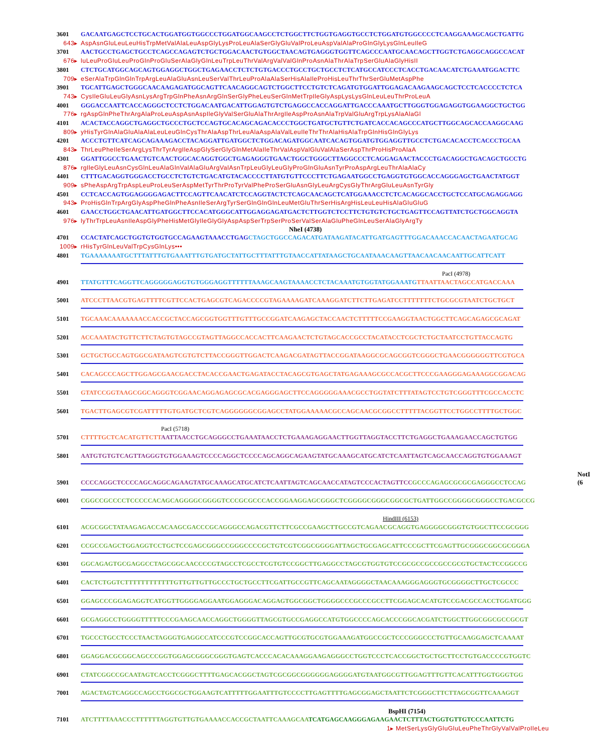3601 GACAATGAGCTCCTGCACTGGATGGTGGCCCTGGATGGCAAGCCTCTGGCTTCTGGTGAGGTGCCTCTGGATGTGGCCCCTCAAGGAAAGCAGCTGATTG
643▸ AspAsnGluLeuLeuHisTrpMetValAlaLeuAspGlyLysProLeuAlaSerGlyGluValProLeuAspValAlaProGlnGlyLysGlnLeuIleG
3701 AACTGCCTGAGCTGCCTCAGCCAGAGTCTGCTGGACAACTGTGGCTAACAGTGAGGGTGGTTCAGCCCAATGCAACAGCTTGGTCTGAGGCAGGCCACAT
676▸ luLeuProGluLeuProGlnProGluSerAlaGlyGlnLeuTrpLeuThrValArgValValGlnProAsnAlaThrAlaTrpSerGluAlaGlyHisII
3801 CTCTGCATGGCAGCAGTGGAGGCTGGCTGAGAACCTCTCTGTGACCCTGCCTGCTGCCTCTCATGCCATCCCTCACCTGACAACATCTGAAATGGACTTC
709▸ eSerAlaTrpGlnGlnTrpArgLeuAlaGluAsnLeuSerValThrLeuProAlaAlaSerHisAlaIleProHisLeuThrThrSerGluMetAspPhe
3901 TGCATTGAGCTGGGCAACAAGAGATGGCAGTTCAACAGGCAGTCTGGCTTCCTGTCTCAGATGTGGATTGGAGACAAGAAGCAGCTCCTCACCCCTCTCA
743▸ CysIleGluLeuGlyAsnLysArgTrpGlnPheAsnArgGlnSerGlyPheLeuSerGlnMetTrpIleGlyAspLysLysGlnLeuLeuThrProLeuA
4001 GGGACCAATTCACCAGGGCTCCTCTGGACAATGACATTGGAGTGTCTGAGGCCACCAGGATTGACCCAAATGCTTGGGTGGAGAGGTGGAAGGCTGCTGG
776▸ rgAspGlnPheThrArgAlaProLeuAspAsnAspIleGlyValSerGluAlaThrArgIleAspProAsnAlaTrpValGluArgTrpLysAlaAlaGl
4101 ACACTACCAGGCTGAGGCTGCCCTGCTCCAGTGCACAGCAGACACCCTGGCTGATGCTGTTCTGATCACCACAGCCCATGCTTGGCAGCACCAAGGCAAG
809▸ yHisTyrGlnAlaGluAlaAlaLeuLeuGlnCysThrAlaAspThrLeuAlaAspAlaValLeuIleThrThrAlaHisAlaTrpGlnHisGlnGlyLys
4201 ACCCTGTTCATCAGCAGAAAGACCTACAGGATTGATGGCTCTGGACAGATGGCAATCACAGTGGATGTGGAGGTTGCCTCTGACACACCTCACCCTGCAA
843▸ ThrLeuPheIleSerArgLysThrTyrArgIleAspGlySerGlyGlnMetAlaIleThrValAspValGluValAlaSerAspThrProHisProAlaA
4301 GGATTGGCCTGAACTGTCAACTGGCACAGGTGGCTGAGAGGGTGAACTGGCTGGGCTTAGGCCCTCAGGAGAACTACCCTGACAGGCTGACAGCTGCCTG
876▸ rgIleGlyLeuAsnCysGlnLeuAlaGlnValAlaGluArgValAsnTrpLeuGlyLeuGlyProGlnGluAsnTyrProAspArgLeuThrAlaAlaCy
4401 CTTTGACAGGTGGGACCTGCCTCTGTCTGACATGTACACCCCTTATGTGTTCCCTTCTGAGAATGGCCTGAGGTGTGGCACCAGGGAGCTGAACTATGGT
909▸ sPheAspArgTrpAspLeuProLeuSerAspMetTyrThrProTyrValPheProSerGluAsnGlyLeuArgCysGlyThrArgGluLeuAsnTyrGly
4501 CCTCACCAGTGGAGGGGAGACTTCCAGTTCAACATCTCCAGGTACTCTCAGCAACAGCTCATGGAAACCTCTCACAGGCACCTGCTCCATGCAGAGGAGG
943▸ ProHisGlnTrpArgGlyAspPheGlnPheAsnIleSerArgTyrSerGlnGlnGlnLeuMetGluThrSerHisArgHisLeuLeuHisAlaGluGluG
4601 GAACCTGGCTGAACATTGATGGCTTCCACATGGGCATTGGAGGAGATGACTCTTGGTCTCCTTCTGTGTCTGCTGAGTTCCAGTTATCTGCTGGCAGGTA
976▸ lyThrTrpLeuAsnIleAspGlyPheHisMetGlyIleGlyGlyAspAspSerTrpSerProSerValSerAlaGluPheGlnLeuSerAlaGlyArgTy
NheI (4738)
4701 CCACTATCAGCTGGTGTGGTGCCAGAAGTAAACCTGAG CTAGCTGGCCAGACATGATAAGATACATTGATGAGTTTGGACAAACCACAACTAGAATGCAG
1009▸ rHisTyrGlnLeuValTrpCysGlnLys•••
4801 TGAAAAAAATGCTTTATTTGTGAAATTTGTGATGCTATTGCTTTATTTGTAACCATTATAAGCTGCAATAAACAAGTTAACAACAACAATTGCATTCATT
PacI (4978)
4901 TTATGTTTCAGGTTCAGGGGGAGGTGTGGGAGGTTTTTTAAAGCAAGTAAAACCTCTACAAATGTGGTATGGAAATG TTAATTAACTAGCCATGACCAAA
5001 ATCCCTTAACGTGAGTTTTCGTTCCACTGAGCGTCAGACCCCGTAGAAAAGATCAAAGGATCTTCTTGAGATCCTTTTTTTCTGCGCGTAATCTGCTGCT
5101 TGCAAACAAAAAAACCACCGCTACCAGCGGTGGTTTGTTTGCCGGATCAAGAGCTACCAACTCTTTTTCCGAAGGTAACTGGCTTCAGCAGAGCGCAGAT
5201 ACCAAATACTGTTCTTCTAGTGTAGCCGTAGTTAGGCCACCACTTCAAGAACTCTGTAGCACCGCCTACATACCTCGCTCTGCTAATCCTGTTACCAGTG
5301 GCTGCTGCCAGTGGCGATAAGTCGTGTCTTACCGGGTTGGACTCAAGACGATAGTTACCGGATAAGGCGCAGCGGTCGGGCTGAACGGGGGGTTCGTGCA
5401 CACAGCCCAGCTTGGAGCGAACGACCTACACCGAACTGAGATACCTACAGCGTGAGCTATGAGAAAGCGCCACGCTTCCCGAAGGGAGAAAGGCGGACAG
5501 GTATCCGGTAAGCGGCAGGGTCGGAACAGGAGAGCGCACGAGGGAGCTTCCAGGGGGAAACGCCTGGTATCTTTATAGTCCTGTCGGGTTTCGCCACCTC
5601 TGACTTGAGCGTCGATTTTTGTGATGCTCGTCAGGGGGGCGGAGCCTATGGAAAAACGCCAGCAACGCGGCCTTTTTACGGTTCCTGGCCTTTTGCTGGC
PacI (5718)
5701 CTTTTGCTCACATGTTCTT AATTAACCTGCAGGGCCTGAAATAACCTCTGAAAGAGGAACTTGGTTAGGTACCTTCTGAGGCTGAAAGAACCAGCTGTGG
5801 AATGTGTGTCAGTTAGGGTGTGGAAAGTCCCCAGGCTCCCCAGCAGGCAGAAGTATGCAAAGCATGCATCTCAATTAGTCAGCAACCAGGTGTGGAAAGT
NotI (6
5901 CCCCAGGCTCCCCAGCAGGCAGAAGTATGCAAAGCATGCATCTCAATTAGTCAGCAACCATAGTCCCACTAGTTCC GCCCAGAGCGCGCGAGGGCCTCCAG
6001 CGGCCGCCCCTCCCCCACAGCAGGGGCGGGGTCCCGCGCCCACCGGAAGGAGCGGGCTCGGGGCGGGCGGCGCTGATTGGCCGGGGCGGGCCTGACGCCG
HindIII (6153)
6101 ACGCGGCTATAAGAGACCACAAGCGACCCGCAGGGCCAGACGTTCTTCGCCGAAGCTTGCCGTCAGAACGCAGGTGAGGGGCGGGTGTGGCTTCCGCGGG
6201 CCGCCGAGCTGGAGGTCCTGCTCCGAGCGGGCCGGGCCCCGCTGTCGTCGGCGGGGATTAGCTGCGAGCATTCCCGCTTCGAGTTGCGGGCGGCGCGGGA
6301 GGCAGAGTGCGAGGCCTAGCGGCAACCCCGTAGCCTCGCCTCGTGTCCGGCTTGAGGCCTAGCGTGGTGTCCGCGCCGCCGCCGCGTGCTACTCCGGCCG
6401 CACTCTGGTCTTTTTTTTTTTTGTTGTTGTTGCCCTGCTGCCTTCGATTGCCGTTCAGCAATAGGGGCTAACAAAGGGAGGGTGCGGGGCTTGCTCGCCC
6501 GGAGCCCGGAGAGGTCATGGTTGGGGAGGAATGGAGGGACAGGAGTGGCGGCTGGGGCCCGCCCGCCTTCGGAGCACATGTCCGACGCCACCTGGATGGG
6601 GCGAGGCCTGGGGTTTTTCCCGAAGCAACCAGGCTGGGGTTAGCGTGCCGAGGCCATGTGGCCCCAGCACCCGGCACGATCTGGCTTGGCGGCGCCGCGT
6701 TGCCCTGCCTCCCTAACTAGGGTGAGGCCATCCCGTCCGGCACCAGTTGCGTGCGTGGAAAGATGGCCGCTCCCGGGCCCTGTTGCAAGGAGCTCAAAAT
6801 GGAGGACGCGGCAGCCCGGTGGAGCGGGCGGGTGAGTCACCCACACAAAGGAAGAGGGCCTGGTCCCTCACCGGCTGCTGCTTCCTGTGACCCCGTGGTC
6901 CTATCGGCCGCAATAGTCACCTCGGGCTTTTGAGCACGGCTAGTCGCGGCGGGGGGAGGGGATGTAATGGCGTTGGAGTTTGTTCACATTTGGTGGGTGG
7001 AGACTAGTCAGGCCAGCCTGGCGCTGGAAGTCATTTTTGGAATTTGTCCCCTTGAGTTTTGAGCGGAGCTAATTCTCGGGCTTCTTAGCGGTTCAAAGGT
BspHI (7154)
7101 ATCTTTTAAACCCTTTTTTAGGTGTTGTGAAAACCACCGCTAATTCAAAGCAA TCATGAGCAAGGGAGAAGAACTCTTTACTGGTGTTGTCCCAATTCTG
1▸ MetSerLysGlyGluGluLeuPheThrGlyValValProIleLeu